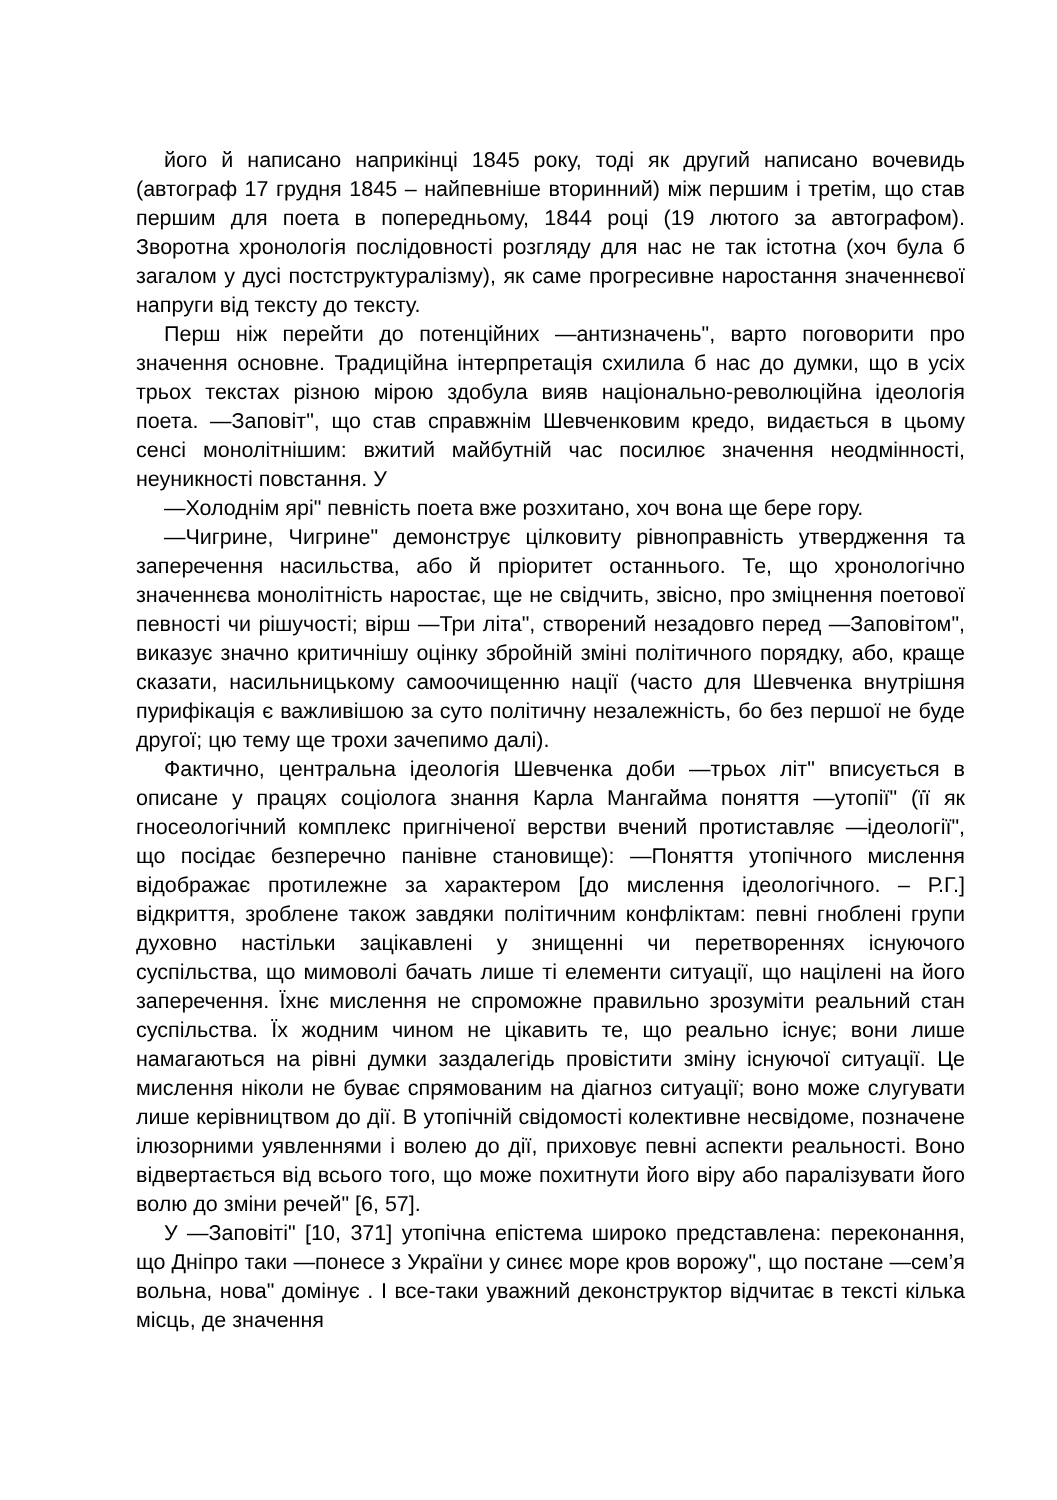його й написано наприкінці 1845 року, тоді як другий написано вочевидь (автограф 17 грудня 1845 – найпевніше вторинний) між першим і третім, що став першим для поета в попередньому, 1844 році (19 лютого за автографом). Зворотна хронологія послідовності розгляду для нас не так істотна (хоч була б загалом у дусі постструктуралізму), як саме прогресивне наростання значеннєвої напруги від тексту до тексту.
Перш ніж перейти до потенційних —антизначень", варто поговорити про значення основне. Традиційна інтерпретація схилила б нас до думки, що в усіх трьох текстах різною мірою здобула вияв національно-революційна ідеологія поета. —Заповіт", що став справжнім Шевченковим кредо, видається в цьому сенсі монолітнішим: вжитий майбутній час посилює значення неодмінності, неуникності повстання. У
—Холоднім ярі" певність поета вже розхитано, хоч вона ще бере гору.
—Чигрине, Чигрине" демонструє цілковиту рівноправність утвердження та заперечення насильства, або й пріоритет останнього. Те, що хронологічно значеннєва монолітність наростає, ще не свідчить, звісно, про зміцнення поетової певності чи рішучості; вірш —Три літа", створений незадовго перед —Заповітом", виказує значно критичнішу оцінку збройній зміні політичного порядку, або, краще сказати, насильницькому самоочищенню нації (часто для Шевченка внутрішня пурифікація є важливішою за суто політичну незалежність, бо без першої не буде другої; цю тему ще трохи зачепимо далі).
Фактично, центральна ідеологія Шевченка доби —трьох літ" вписується в описане у працях соціолога знання Карла Мангайма поняття —утопії" (її як гносеологічний комплекс пригніченої верстви вчений протиставляє —ідеології", що посідає безперечно панівне становище): —Поняття утопічного мислення відображає протилежне за характером [до мислення ідеологічного. – Р.Г.] відкриття, зроблене також завдяки політичним конфліктам: певні гноблені групи духовно настільки зацікавлені у знищенні чи перетвореннях існуючого суспільства, що мимоволі бачать лише ті елементи ситуації, що націлені на його заперечення. Їхнє мислення не спроможне правильно зрозуміти реальний стан суспільства. Їх жодним чином не цікавить те, що реально існує; вони лише намагаються на рівні думки заздалегідь провістити зміну існуючої ситуації. Це мислення ніколи не буває спрямованим на діагноз ситуації; воно може слугувати лише керівництвом до дії. В утопічній свідомості колективне несвідоме, позначене ілюзорними уявленнями і волею до дії, приховує певні аспекти реальності. Воно відвертається від всього того, що може похитнути його віру або паралізувати його волю до зміни речей" [6, 57].
У —Заповіті" [10, 371] утопічна епістема широко представлена: переконання, що Дніпро таки —понесе з України у синєє море кров ворожу", що постане —сем’я вольна, нова" домінує . І все-таки уважний деконструктор відчитає в тексті кілька місць, де значення